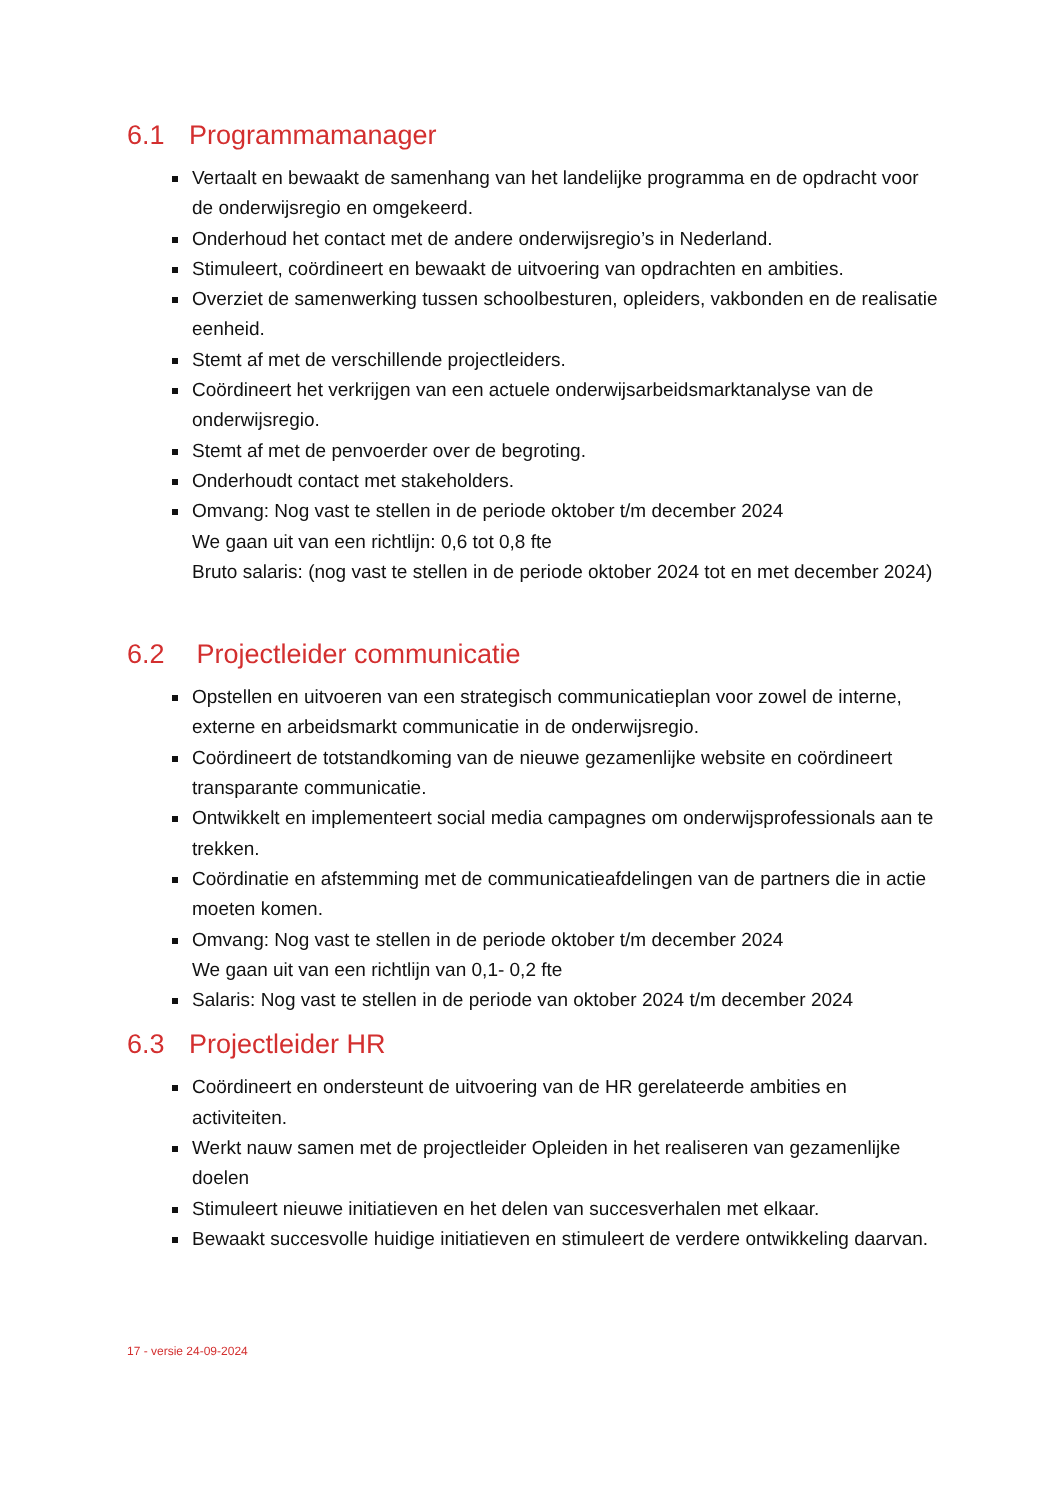6.1 Programmamanager
Vertaalt en bewaakt de samenhang van het landelijke programma en de opdracht voor de onderwijsregio en omgekeerd.
Onderhoud het contact met de andere onderwijsregio’s in Nederland.
Stimuleert, coördineert en bewaakt de uitvoering van opdrachten en ambities.
Overziet de samenwerking tussen schoolbesturen, opleiders, vakbonden en de realisatie eenheid.
Stemt af met de verschillende projectleiders.
Coördineert het verkrijgen van een actuele onderwijsarbeidsmarktanalyse van de onderwijsregio.
Stemt af met de penvoerder over de begroting.
Onderhoudt contact met stakeholders.
Omvang: Nog vast te stellen in de periode oktober t/m december 2024
We gaan uit van een richtlijn: 0,6 tot 0,8 fte
Bruto salaris: (nog vast te stellen in de periode oktober 2024 tot en met december 2024)
6.2 Projectleider communicatie
Opstellen en uitvoeren van een strategisch communicatieplan voor zowel de interne, externe en arbeidsmarkt communicatie in de onderwijsregio.
Coördineert de totstandkoming van de nieuwe gezamenlijke website en coördineert transparante communicatie.
Ontwikkelt en implementeert social media campagnes om onderwijsprofessionals aan te trekken.
Coördinatie en afstemming met de communicatieafdelingen van de partners die in actie moeten komen.
Omvang: Nog vast te stellen in de periode oktober t/m december 2024
We gaan uit van een richtlijn van 0,1- 0,2 fte
Salaris: Nog vast te stellen in de periode van oktober 2024 t/m december 2024
6.3 Projectleider HR
Coördineert en ondersteunt de uitvoering van de HR gerelateerde ambities en activiteiten.
Werkt nauw samen met de projectleider Opleiden in het realiseren van gezamenlijke doelen
Stimuleert nieuwe initiatieven en het delen van succesverhalen met elkaar.
Bewaakt succesvolle huidige initiatieven en stimuleert de verdere ontwikkeling daarvan.
17 - versie 24-09-2024